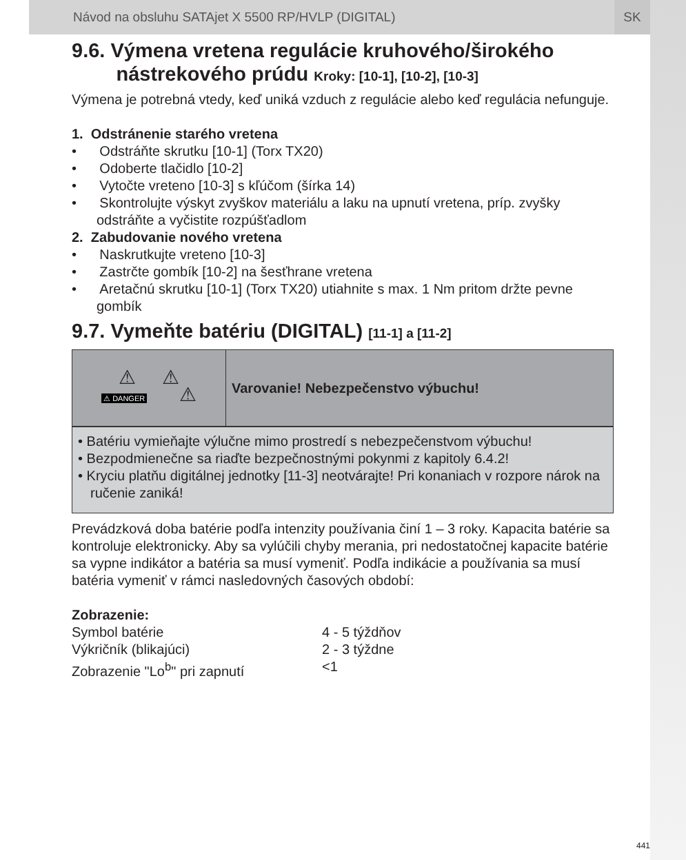Návod na obsluhu SATAjet X 5500 RP/HVLP (DIGITAL) SK
9.6. Výmena vretena regulácie kruhového/širokého
nástrekového prúdu Kroky: [10-1], [10-2], [10-3]
Výmena je potrebná vtedy, keď uniká vzduch z regulácie alebo keď regulácia nefunguje.
1. Odstránenie starého vretena
• Odstráňte skrutku [10-1] (Torx TX20)
• Odoberte tlačidlo [10-2]
• Vytočte vreteno [10-3] s kľúčom (šírka 14)
• Skontrolujte výskyt zvyškov materiálu a laku na upnutí vretena, príp. zvyšky odstráňte a vyčistite rozpúšťadlom
2. Zabudovanie nového vretena
• Naskrutkujte vreteno [10-3]
• Zastrčte gombík [10-2] na šesťhrane vretena
• Aretačnú skrutku [10-1] (Torx TX20) utiahnite s max. 1 Nm pritom držte pevne gombík
9.7. Vymeňte batériu (DIGITAL) [11-1] a [11-2]
| ⚠ ⚠ ⚠ DANGER ⚠ | Varovanie! Nebezpečenstvo výbuchu! |
• Batériu vymieňajte výlučne mimo prostredí s nebezpečenstvom výbuchu!
• Bezpodmienečne sa riaďte bezpečnostnými pokynmi z kapitoly 6.4.2!
• Kryciu platňu digitálnej jednotky [11-3] neotvárajte! Pri konaniach v rozpore nárok na ručenie zaniká!
Prevádzková doba batérie podľa intenzity používania činí 1 – 3 roky. Kapacita batérie sa kontroluje elektronicky. Aby sa vylúčili chyby merania, pri nedostatočnej kapacite batérie sa vypne indikátor a batéria sa musí vymeniť. Podľa indikácie a používania sa musí batéria vymeniť v rámci nasledovných časových období:
Zobrazenie:
Symbol batérie 4 - 5 týždňov Výkričník (blikajúci) 2 - 3 týždne Zobrazenie "Lo<sup>b</sup>" pri zapnutí <1
441